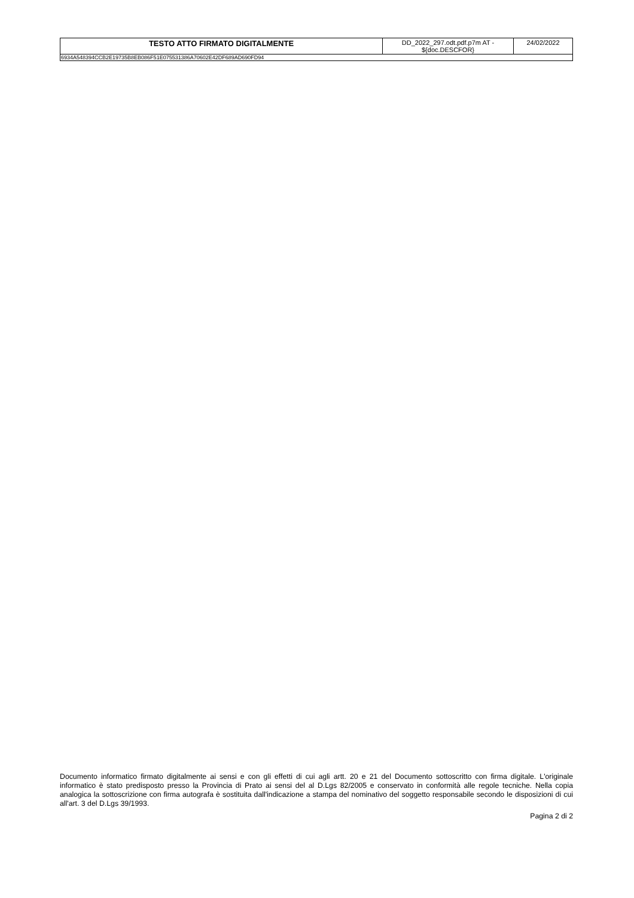| TESTO ATTO FIRMATO DIGITALMENTE | DD_2022_297.odt.pdf.p7m AT - ${doc.DESCFOR} | 24/02/2022 |
| 6934A548394CCB2E19735B8EB086F51E075531386A70602E42DF689AD690FD94 | | |
Documento informatico firmato digitalmente ai sensi e con gli effetti di cui agli artt. 20 e 21 del Documento sottoscritto con firma digitale. L'originale informatico è stato predisposto presso la Provincia di Prato ai sensi del al D.Lgs 82/2005 e conservato in conformità alle regole tecniche. Nella copia analogica la sottoscrizione con firma autografa è sostituita dall'indicazione a stampa del nominativo del soggetto responsabile secondo le disposizioni di cui all'art. 3 del D.Lgs 39/1993.
Pagina 2 di 2